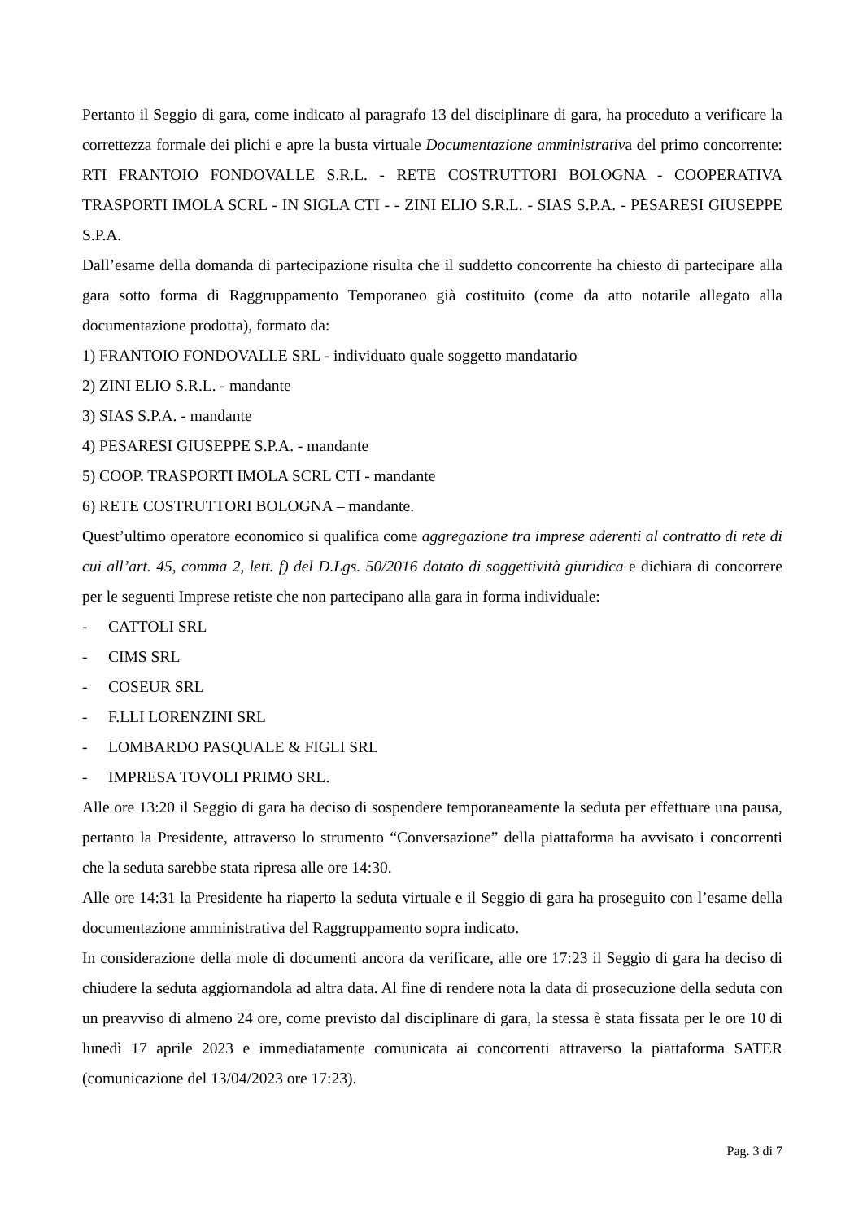Pertanto il Seggio di gara, come indicato al paragrafo 13 del disciplinare di gara, ha proceduto a verificare la correttezza formale dei plichi e apre la busta virtuale Documentazione amministrativa del primo concorrente: RTI FRANTOIO FONDOVALLE S.R.L. - RETE COSTRUTTORI BOLOGNA - COOPERATIVA TRASPORTI IMOLA SCRL - IN SIGLA CTI - - ZINI ELIO S.R.L. - SIAS S.P.A. - PESARESI GIUSEPPE S.P.A.
Dall’esame della domanda di partecipazione risulta che il suddetto concorrente ha chiesto di partecipare alla gara sotto forma di Raggruppamento Temporaneo già costituito (come da atto notarile allegato alla documentazione prodotta), formato da:
1) FRANTOIO FONDOVALLE SRL - individuato quale soggetto mandatario
2) ZINI ELIO S.R.L. - mandante
3) SIAS S.P.A. - mandante
4) PESARESI GIUSEPPE S.P.A. - mandante
5) COOP. TRASPORTI IMOLA SCRL CTI - mandante
6) RETE COSTRUTTORI BOLOGNA – mandante.
Quest’ultimo operatore economico si qualifica come aggregazione tra imprese aderenti al contratto di rete di cui all’art. 45, comma 2, lett. f) del D.Lgs. 50/2016 dotato di soggettività giuridica e dichiara di concorrere per le seguenti Imprese retiste che non partecipano alla gara in forma individuale:
- CATTOLI SRL
- CIMS SRL
- COSEUR SRL
- F.LLI LORENZINI SRL
- LOMBARDO PASQUALE & FIGLI SRL
- IMPRESA TOVOLI PRIMO SRL.
Alle ore 13:20 il Seggio di gara ha deciso di sospendere temporaneamente la seduta per effettuare una pausa, pertanto la Presidente, attraverso lo strumento “Conversazione” della piattaforma ha avvisato i concorrenti che la seduta sarebbe stata ripresa alle ore 14:30.
Alle ore 14:31 la Presidente ha riaperto la seduta virtuale e il Seggio di gara ha proseguito con l’esame della documentazione amministrativa del Raggruppamento sopra indicato.
In considerazione della mole di documenti ancora da verificare, alle ore 17:23 il Seggio di gara ha deciso di chiudere la seduta aggiornandola ad altra data. Al fine di rendere nota la data di prosecuzione della seduta con un preavviso di almeno 24 ore, come previsto dal disciplinare di gara, la stessa è stata fissata per le ore 10 di lunedì 17 aprile 2023 e immediatamente comunicata ai concorrenti attraverso la piattaforma SATER (comunicazione del 13/04/2023 ore 17:23).
Pag. 3 di 7